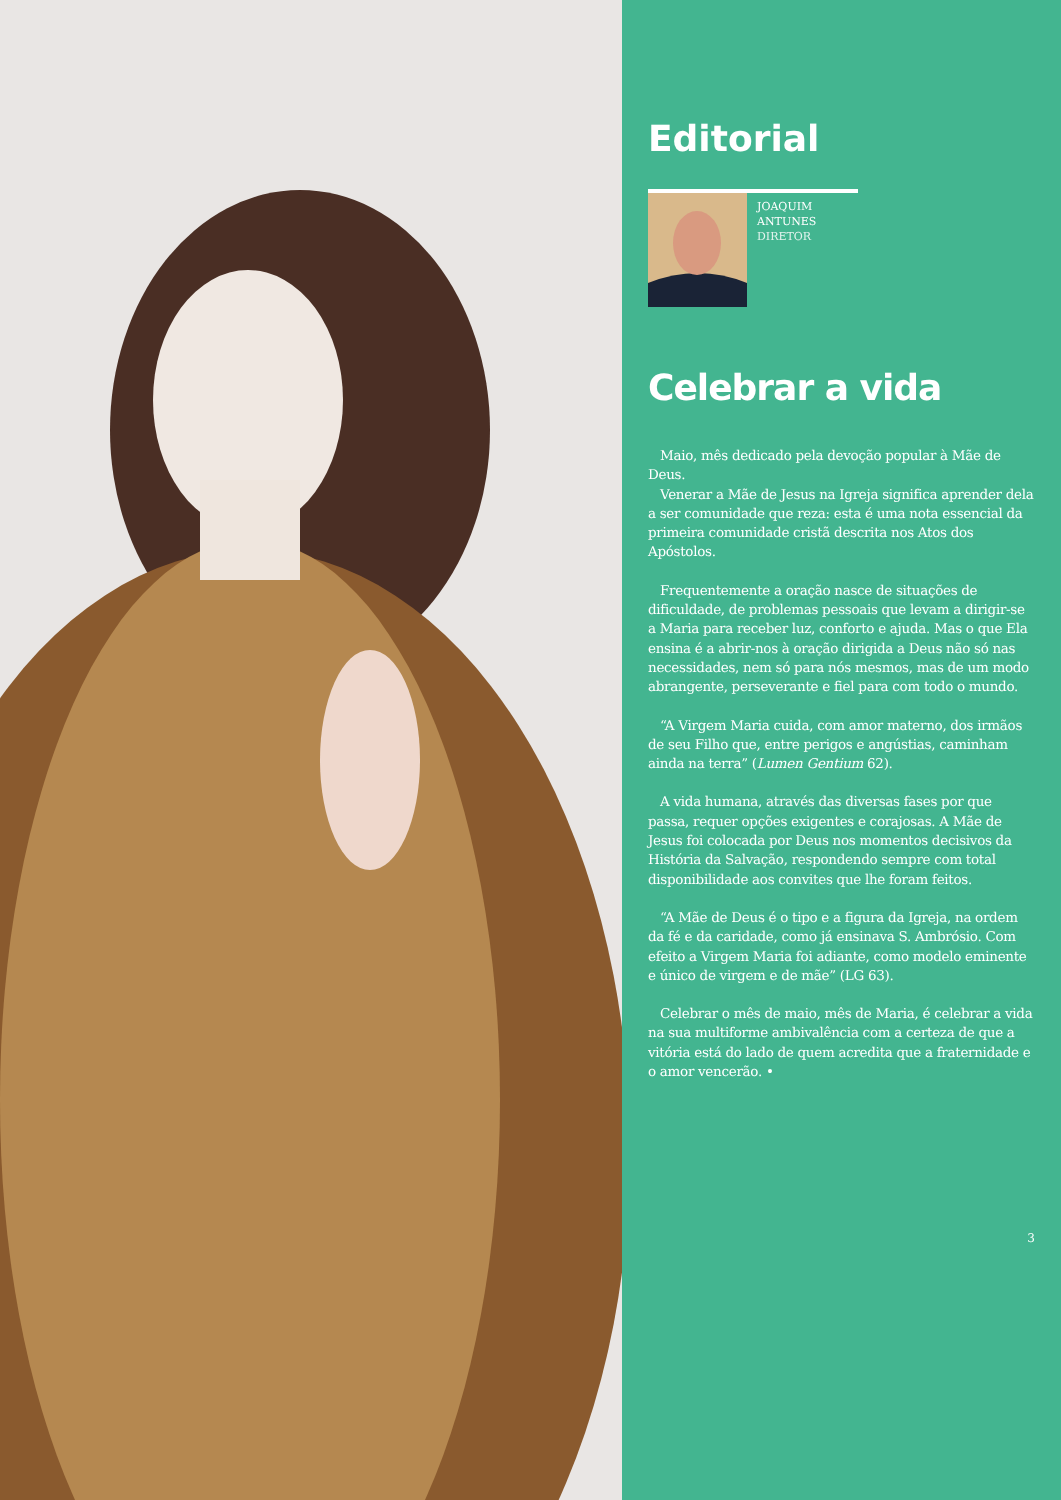Editorial
JOAQUIM
ANTUNES
DIRETOR
Celebrar a vida
Maio, mês dedicado pela devoção popular à Mãe de Deus.
Venerar a Mãe de Jesus na Igreja significa aprender dela a ser comunidade que reza: esta é uma nota essencial da primeira comunidade cristã descrita nos Atos dos Apóstolos.
Frequentemente a oração nasce de situações de dificuldade, de problemas pessoais que levam a dirigir-se a Maria para receber luz, conforto e ajuda. Mas o que Ela ensina é a abrir-nos à oração dirigida a Deus não só nas necessidades, nem só para nós mesmos, mas de um modo abrangente, perseverante e fiel para com todo o mundo.
“A Virgem Maria cuida, com amor materno, dos irmãos de seu Filho que, entre perigos e angústias, caminham ainda na terra” (Lumen Gentium 62).
A vida humana, através das diversas fases por que passa, requer opções exigentes e corajosas. A Mãe de Jesus foi colocada por Deus nos momentos decisivos da História da Salvação, respondendo sempre com total disponibilidade aos convites que lhe foram feitos.
“A Mãe de Deus é o tipo e a figura da Igreja, na ordem da fé e da caridade, como já ensinava S. Ambrósio. Com efeito a Virgem Maria foi adiante, como modelo eminente e único de virgem e de mãe” (LG 63).
Celebrar o mês de maio, mês de Maria, é celebrar a vida na sua multiforme ambivalência com a certeza de que a vitória está do lado de quem acredita que a fraternidade e o amor vencerão. •
3